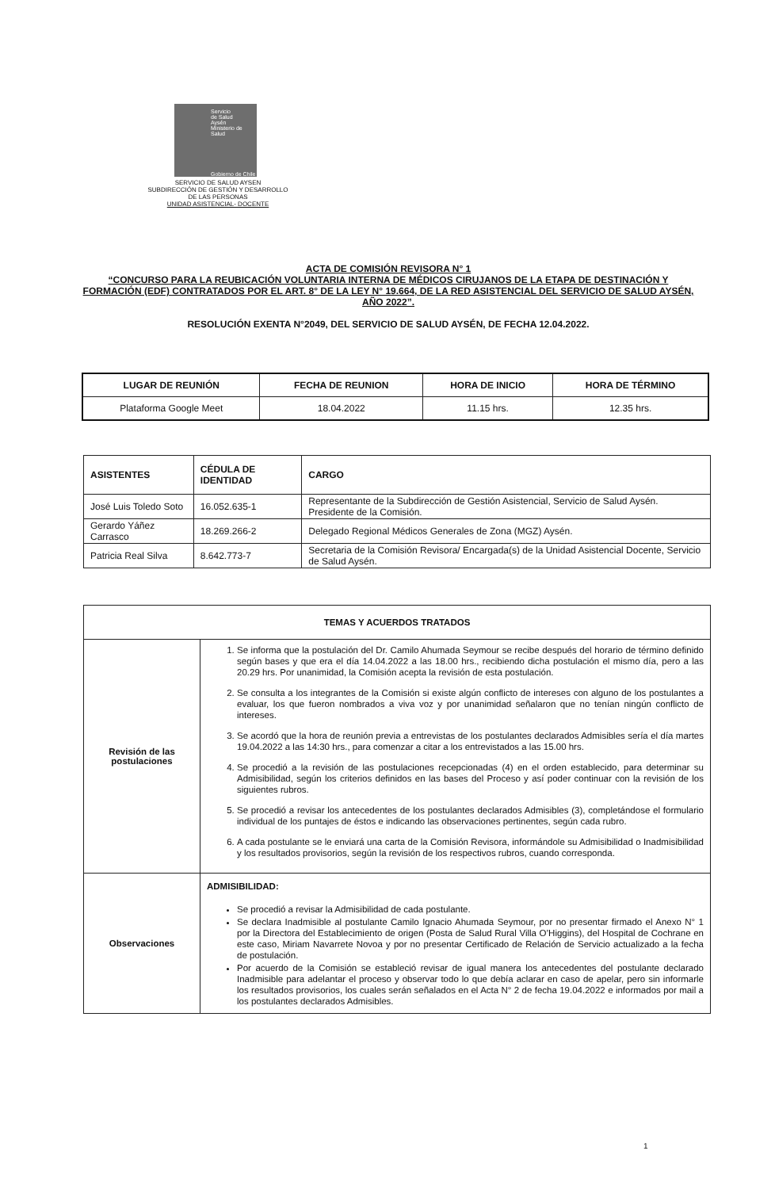Servicio
de Salud
Aysén
Ministerio de Salud
Gobierno de Chile
SERVICIO DE SALUD AYSEN
SUBDIRECCIÓN DE GESTIÓN Y DESARROLLO
DE LAS PERSONAS
UNIDAD ASISTENCIAL- DOCENTE
ACTA DE COMISIÓN REVISORA N° 1
“CONCURSO PARA LA REUBICACIÓN VOLUNTARIA INTERNA DE MÉDICOS CIRUJANOS DE LA ETAPA DE DESTINACIÓN Y FORMACIÓN (EDF) CONTRATADOS POR EL ART. 8° DE LA LEY N° 19.664, DE LA RED ASISTENCIAL DEL SERVICIO DE SALUD AYSÉN, AÑO 2022”.
RESOLUCIÓN EXENTA N°2049, DEL SERVICIO DE SALUD AYSÉN, DE FECHA 12.04.2022.
| LUGAR DE REUNIÓN | FECHA DE REUNION | HORA DE INICIO | HORA DE TÉRMINO |
| --- | --- | --- | --- |
| Plataforma Google Meet | 18.04.2022 | 11.15 hrs. | 12.35 hrs. |
| ASISTENTES | CÉDULA DE IDENTIDAD | CARGO |
| --- | --- | --- |
| José Luis Toledo Soto | 16.052.635-1 | Representante de la Subdirección de Gestión Asistencial, Servicio de Salud Aysén. Presidente de la Comisión. |
| Gerardo Yáñez Carrasco | 18.269.266-2 | Delegado Regional Médicos Generales de Zona (MGZ) Aysén. |
| Patricia Real Silva | 8.642.773-7 | Secretaria de la Comisión Revisora/ Encargada(s) de la Unidad Asistencial Docente, Servicio de Salud Aysén. |
| TEMAS Y ACUERDOS TRATADOS | |
| Revisión de las postulaciones | 1. Se informa que la postulación del Dr. Camilo Ahumada Seymour se recibe después del horario de término definido según bases y que era el día 14.04.2022 a las 18.00 hrs., recibiendo dicha postulación el mismo día, pero a las 20.29 hrs. Por unanimidad, la Comisión acepta la revisión de esta postulación. 2. Se consulta a los integrantes de la Comisión si existe algún conflicto de intereses con alguno de los postulantes a evaluar, los que fueron nombrados a viva voz y por unanimidad señalaron que no tenían ningún conflicto de intereses. 3. Se acordó que la hora de reunión previa a entrevistas de los postulantes declarados Admisibles sería el día martes 19.04.2022 a las 14:30 hrs., para comenzar a citar a los entrevistados a las 15.00 hrs. 4. Se procedió a la revisión de las postulaciones recepcionadas (4) en el orden establecido, para determinar su Admisibilidad, según los criterios definidos en las bases del Proceso y así poder continuar con la revisión de los siguientes rubros. 5. Se procedió a revisar los antecedentes de los postulantes declarados Admisibles (3), completándose el formulario individual de los puntajes de éstos e indicando las observaciones pertinentes, según cada rubro. 6. A cada postulante se le enviará una carta de la Comisión Revisora, informándole su Admisibilidad o Inadmisibilidad y los resultados provisorios, según la revisión de los respectivos rubros, cuando corresponda. |
| Observaciones | ADMISIBILIDAD: Se procedió a revisar la Admisibilidad de cada postulante. Se declara Inadmisible al postulante Camilo Ignacio Ahumada Seymour, por no presentar firmado el Anexo N° 1 por la Directora del Establecimiento de origen (Posta de Salud Rural Villa O’Higgins), del Hospital de Cochrane en este caso, Miriam Navarrete Novoa y por no presentar Certificado de Relación de Servicio actualizado a la fecha de postulación. Por acuerdo de la Comisión se estableció revisar de igual manera los antecedentes del postulante declarado Inadmisible para adelantar el proceso y observar todo lo que debía aclarar en caso de apelar, pero sin informarle los resultados provisorios, los cuales serán señalados en el Acta N° 2 de fecha 19.04.2022 e informados por mail a los postulantes declarados Admisibles. |
1